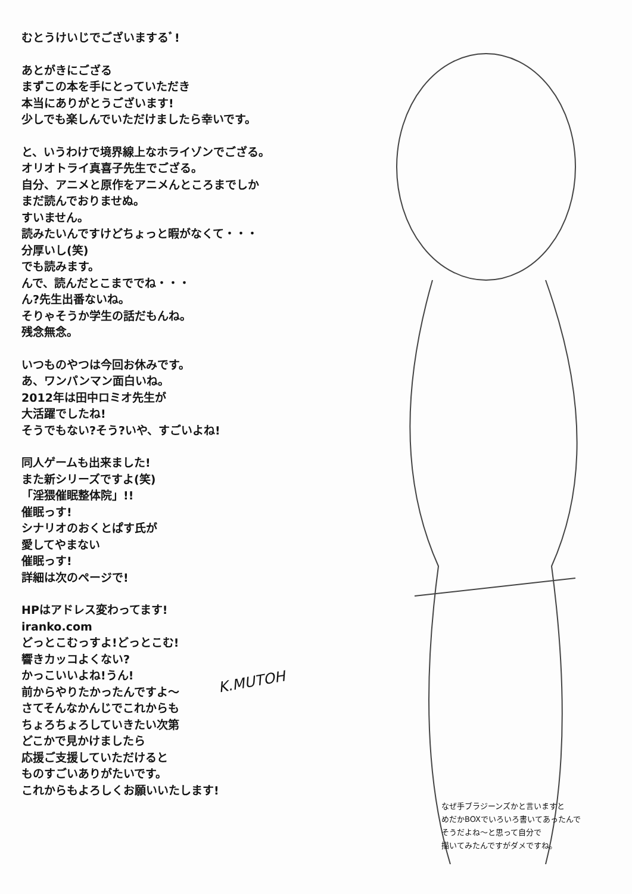むとうけいじでございまするﾞ!
あとがきにござる
まずこの本を手にとっていただき
本当にありがとうございます!
少しでも楽しんでいただけましたら幸いです。
と、いうわけで境界線上なホライゾンでござる。
オリオトライ真喜子先生でござる。
自分、アニメと原作をアニメんところまでしか
まだ読んでおりませぬ。
すいません。
読みたいんですけどちょっと暇がなくて・・・
分厚いし(笑)
でも読みます。
んで、読んだとこまででね・・・
ん?先生出番ないね。
そりゃそうか学生の話だもんね。
残念無念。
いつものやつは今回お休みです。
あ、ワンパンマン面白いね。
2012年は田中ロミオ先生が
大活躍でしたね!
そうでもない?そう?いや、すごいよね!
同人ゲームも出来ました!
また新シリーズですよ(笑)
「淫猥催眠整体院」!!
催眠っす!
シナリオのおくとぱす氏が
愛してやまない
催眠っす!
詳細は次のページで!
HPはアドレス変わってます!
iranko.com
どっとこむっすよ!どっとこむ!
響きカッコよくない?
かっこいいよね!うん!
前からやりたかったんですよ～
さてそんなかんじでこれからも
ちょろちょろしていきたい次第
どこかで見かけましたら
応援ご支援していただけると
ものすごいありがたいです。
これからもよろしくお願いいたします!
K.MUTOH
なぜ手ブラジーンズかと言いますと
めだかBOXでいろいろ書いてあったんで
そうだよね～と思って自分で
描いてみたんですがダメですね。